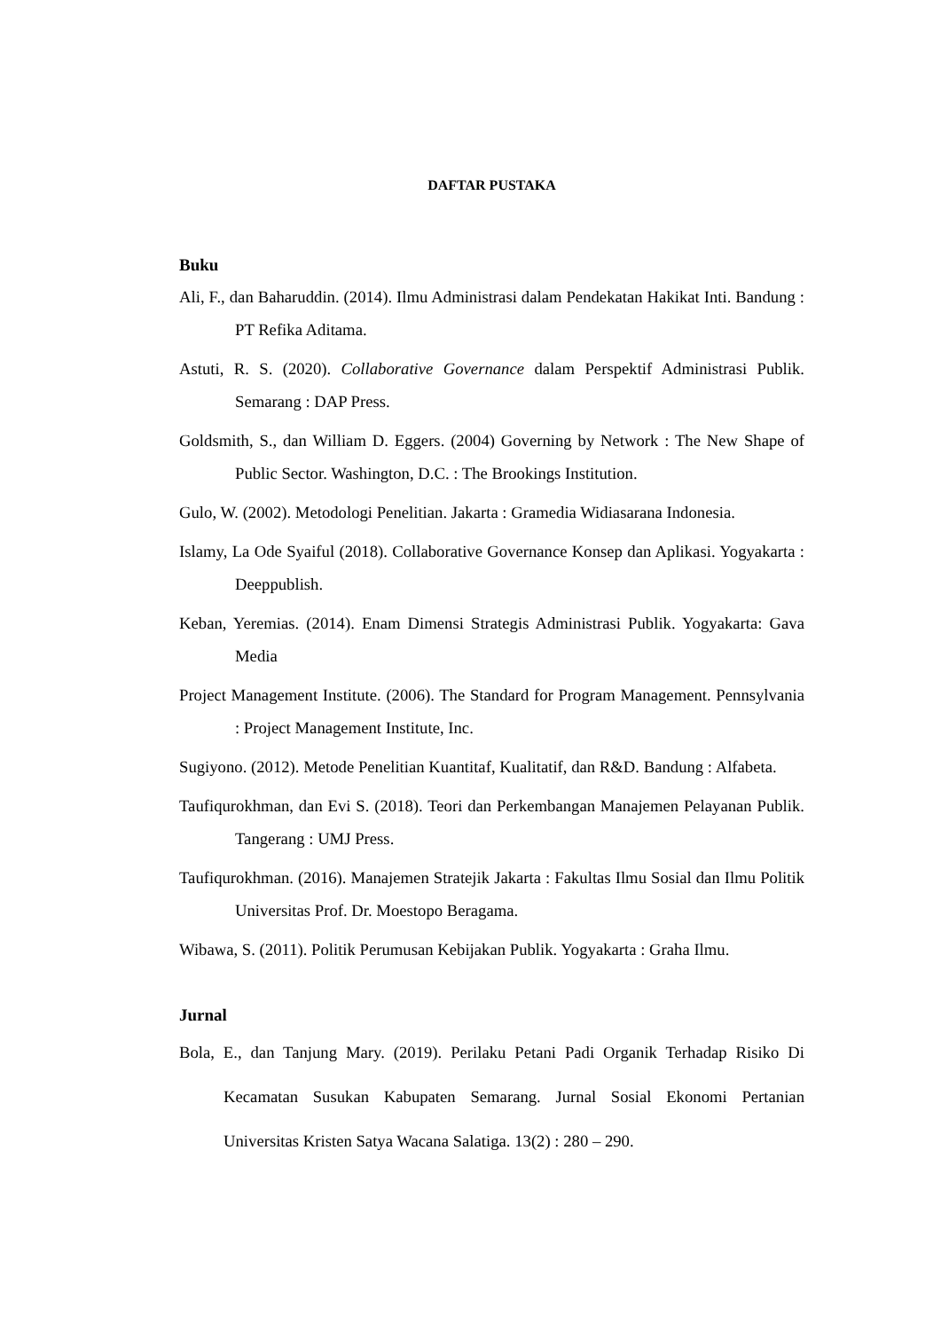DAFTAR PUSTAKA
Buku
Ali, F., dan Baharuddin. (2014). Ilmu Administrasi dalam Pendekatan Hakikat Inti. Bandung : PT Refika Aditama.
Astuti, R. S. (2020). Collaborative Governance dalam Perspektif Administrasi Publik. Semarang : DAP Press.
Goldsmith, S., dan William D. Eggers. (2004) Governing by Network : The New Shape of Public Sector. Washington, D.C. : The Brookings Institution.
Gulo, W. (2002). Metodologi Penelitian. Jakarta : Gramedia Widiasarana Indonesia.
Islamy, La Ode Syaiful (2018). Collaborative Governance Konsep dan Aplikasi. Yogyakarta : Deeppublish.
Keban, Yeremias. (2014). Enam Dimensi Strategis Administrasi Publik. Yogyakarta: Gava Media
Project Management Institute. (2006). The Standard for Program Management. Pennsylvania : Project Management Institute, Inc.
Sugiyono. (2012). Metode Penelitian Kuantitaf, Kualitatif, dan R&D. Bandung : Alfabeta.
Taufiqurokhman, dan Evi S. (2018). Teori dan Perkembangan Manajemen Pelayanan Publik. Tangerang : UMJ Press.
Taufiqurokhman. (2016). Manajemen Stratejik Jakarta : Fakultas Ilmu Sosial dan Ilmu Politik Universitas Prof. Dr. Moestopo Beragama.
Wibawa, S. (2011). Politik Perumusan Kebijakan Publik. Yogyakarta : Graha Ilmu.
Jurnal
Bola, E., dan Tanjung Mary. (2019). Perilaku Petani Padi Organik Terhadap Risiko Di Kecamatan Susukan Kabupaten Semarang. Jurnal Sosial Ekonomi Pertanian Universitas Kristen Satya Wacana Salatiga. 13(2) : 280 – 290.